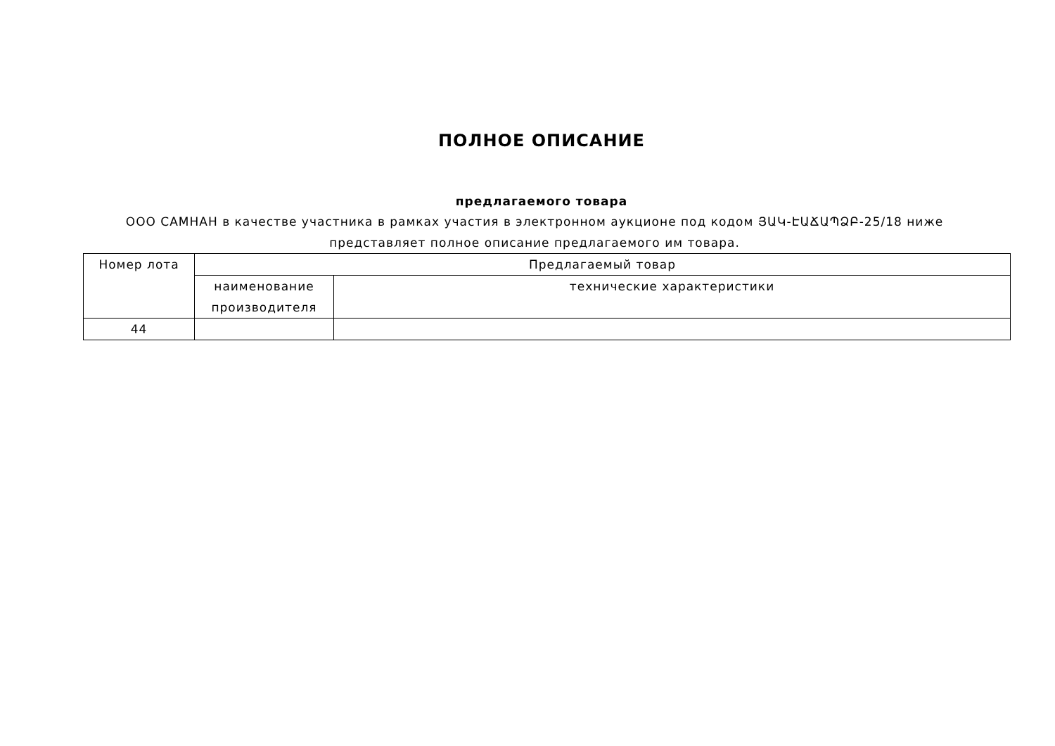ПОЛНОЕ ОПИСАНИЕ
предлагаемого товара
ООО САМНАН в качестве участника в рамках участия в электронном аукционе под кодом ՅԱԿ-ԷԱՃԱՊՁԲ-25/18 ниже представляет полное описание предлагаемого им товара.
| Номер лота | Предлагаемый товар | |
| --- | --- | --- |
| | наименование производителя | технические характеристики |
| 44 | | |